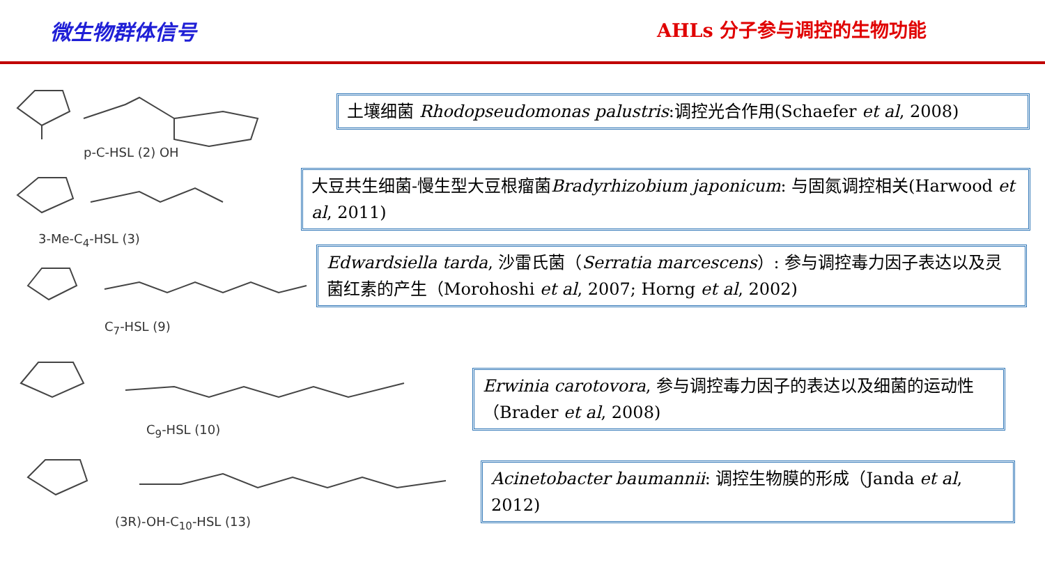微生物群体信号 AHLs 分子参与调控的生物功能
p-C-HSL (2) OH
3-Me-C<sub>4</sub>-HSL (3)
C<sub>7</sub>-HSL (9)
C<sub>9</sub>-HSL (10)
(3R)-OH-C<sub>10</sub>-HSL (13)
土壤细菌 Rhodopseudomonas palustris:调控光合作用(Schaefer et al, 2008)
大豆共生细菌-慢生型大豆根瘤菌Bradyrhizobium japonicum: 与固氮调控相关(Harwood et al, 2011)
Edwardsiella tarda, 沙雷氏菌（Serratia marcescens）: 参与调控毒力因子表达以及灵菌红素的产生（Morohoshi et al, 2007; Horng et al, 2002)
Erwinia carotovora, 参与调控毒力因子的表达以及细菌的运动性（Brader et al, 2008)
Acinetobacter baumannii: 调控生物膜的形成（Janda et al, 2012)